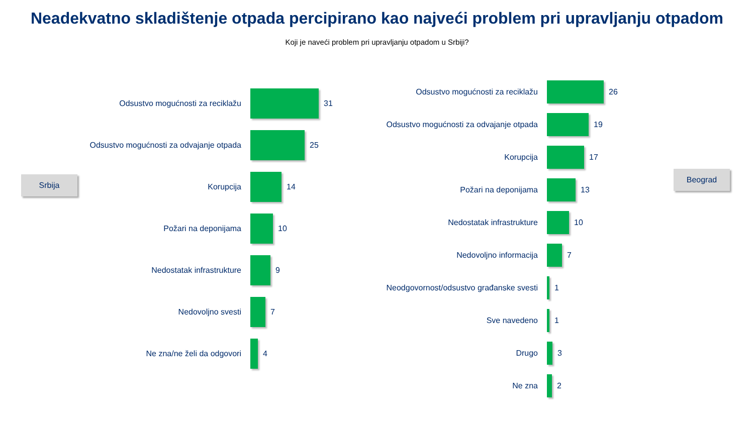Neadekvatno skladištenje otpada percipirano kao najveći problem pri upravljanju otpadom
Koji je naveći problem pri upravljanju otpadom u Srbiji?
Srbija
Odsustvo mogućnosti za reciklažu 31
Odsustvo mogućnosti za odvajanje otpada 25
Korupcija 14
Požari na deponijama 10
Nedostatak infrastrukture 9
Nedovoljno svesti 7
Ne zna/ne želi da odgovori 4
Odsustvo mogućnosti za reciklažu 26
Odsustvo mogućnosti za odvajanje otpada
19
Korupcija 17
Požari na deponijama 13
Nedostatak infrastrukture 10
Nedovoljno informacija 7
Neodgovornost/odsustvo građanske svesti
1
Sve navedeno 1
Drugo 3
Ne zna 2
Beograd